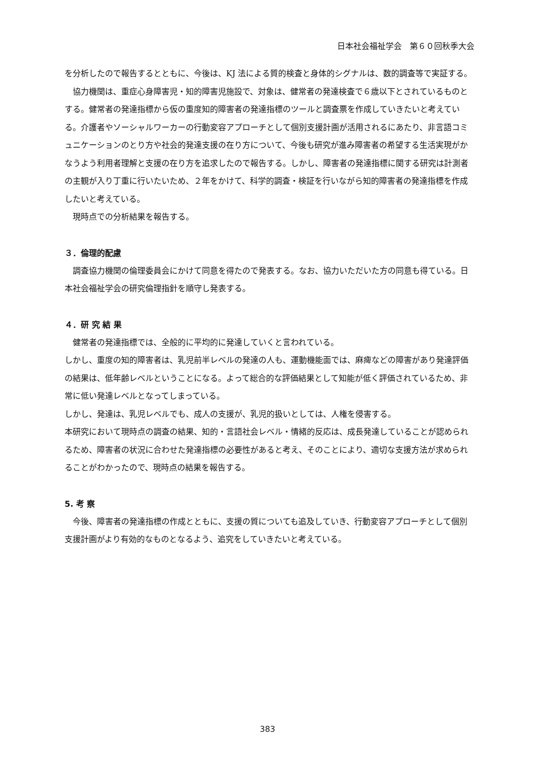日本社会福祉学会　第６０回秋季大会
を分析したので報告するとともに、今後は、KJ 法による質的検査と身体的シグナルは、数的調査等で実証する。
協力機関は、重症心身障害児・知的障害児施設で、対象は、健常者の発達検査で６歳以下とされているものとする。健常者の発達指標から仮の重度知的障害者の発達指標のツールと調査票を作成していきたいと考えている。介護者やソーシャルワーカーの行動変容アプローチとして個別支援計画が活用されるにあたり、非言語コミュニケーションのとり方や社会的発達支援の在り方について、今後も研究が進み障害者の希望する生活実現がかなうよう利用者理解と支援の在り方を追求したので報告する。しかし、障害者の発達指標に関する研究は計測者の主観が入り丁重に行いたいため、２年をかけて、科学的調査・検証を行いながら知的障害者の発達指標を作成したいと考えている。
現時点での分析結果を報告する。
３．倫理的配慮
調査協力機関の倫理委員会にかけて同意を得たので発表する。なお、協力いただいた方の同意も得ている。日本社会福祉学会の研究倫理指針を順守し発表する。
４．研 究 結 果
健常者の発達指標では、全般的に平均的に発達していくと言われている。
しかし、重度の知的障害者は、乳児前半レベルの発達の人も、運動機能面では、麻痺などの障害があり発達評価の結果は、低年齢レベルということになる。よって総合的な評価結果として知能が低く評価されているため、非常に低い発達レベルとなってしまっている。
しかし、発達は、乳児レベルでも、成人の支援が、乳児的扱いとしては、人権を侵害する。
本研究において現時点の調査の結果、知的・言語社会レベル・情緒的反応は、成長発達していることが認められるため、障害者の状況に合わせた発達指標の必要性があると考え、そのことにより、適切な支援方法が求められることがわかったので、現時点の結果を報告する。
5. 考 察
今後、障害者の発達指標の作成とともに、支援の質についても追及していき、行動変容アプローチとして個別支援計画がより有効的なものとなるよう、追究をしていきたいと考えている。
383